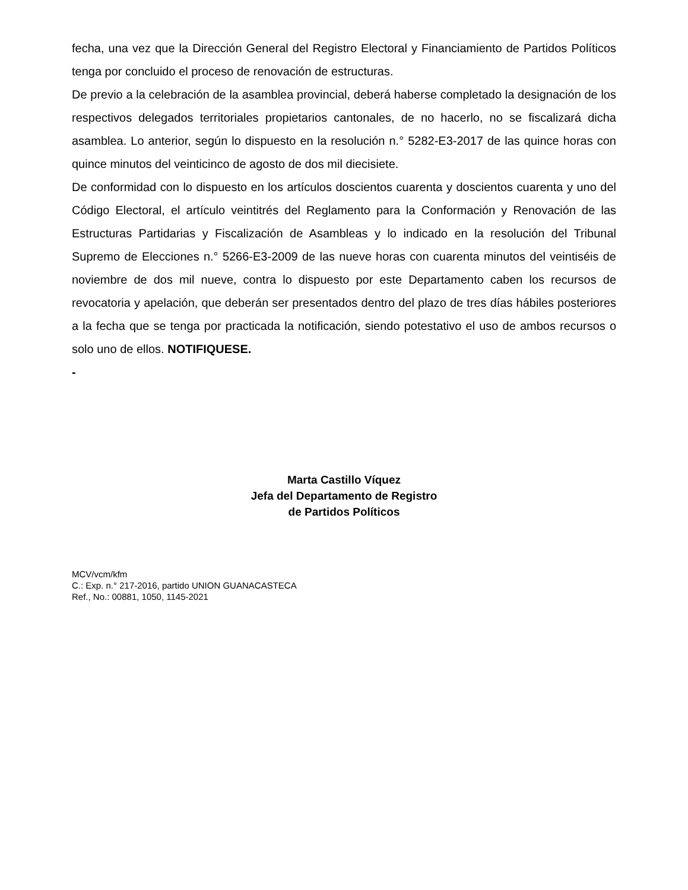fecha, una vez que la Dirección General del Registro Electoral y Financiamiento de Partidos Políticos tenga por concluido el proceso de renovación de estructuras.
De previo a la celebración de la asamblea provincial, deberá haberse completado la designación de los respectivos delegados territoriales propietarios cantonales, de no hacerlo, no se fiscalizará dicha asamblea. Lo anterior, según lo dispuesto en la resolución n.° 5282-E3-2017 de las quince horas con quince minutos del veinticinco de agosto de dos mil diecisiete.
De conformidad con lo dispuesto en los artículos doscientos cuarenta y doscientos cuarenta y uno del Código Electoral, el artículo veintitrés del Reglamento para la Conformación y Renovación de las Estructuras Partidarias y Fiscalización de Asambleas y lo indicado en la resolución del Tribunal Supremo de Elecciones n.° 5266-E3-2009 de las nueve horas con cuarenta minutos del veintiséis de noviembre de dos mil nueve, contra lo dispuesto por este Departamento caben los recursos de revocatoria y apelación, que deberán ser presentados dentro del plazo de tres días hábiles posteriores a la fecha que se tenga por practicada la notificación, siendo potestativo el uso de ambos recursos o solo uno de ellos. NOTIFIQUESE.
-
Marta Castillo Víquez
Jefa del Departamento de Registro
de Partidos Políticos
MCV/vcm/kfm
C.: Exp. n.° 217-2016, partido UNION GUANACASTECA
Ref., No.: 00881, 1050, 1145-2021